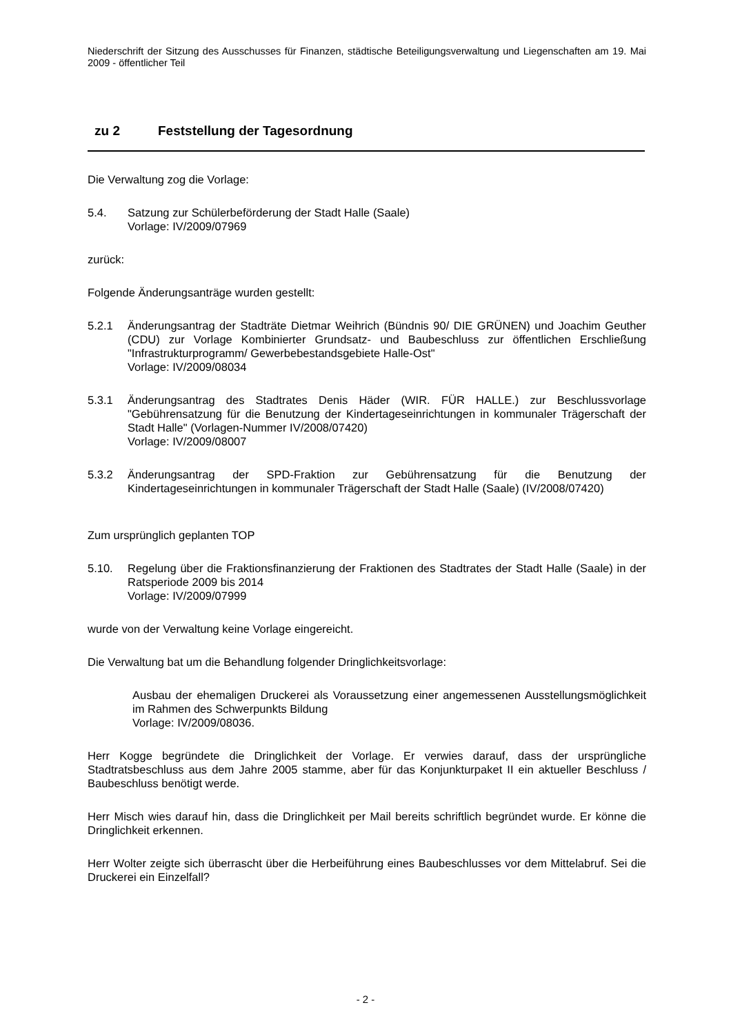Niederschrift der Sitzung des Ausschusses für Finanzen, städtische Beteiligungsverwaltung und Liegenschaften am 19. Mai 2009 - öffentlicher Teil
zu 2 Feststellung der Tagesordnung
Die Verwaltung zog die Vorlage:
5.4. Satzung zur Schülerbeförderung der Stadt Halle (Saale)
Vorlage: IV/2009/07969
zurück:
Folgende Änderungsanträge wurden gestellt:
5.2.1 Änderungsantrag der Stadträte Dietmar Weihrich (Bündnis 90/ DIE GRÜNEN) und Joachim Geuther (CDU) zur Vorlage Kombinierter Grundsatz- und Baubeschluss zur öffentlichen Erschließung "Infrastrukturprogramm/ Gewerbebestandsgebiete Halle-Ost"
Vorlage: IV/2009/08034
5.3.1 Änderungsantrag des Stadtrates Denis Häder (WIR. FÜR HALLE.) zur Beschlussvorlage "Gebührensatzung für die Benutzung der Kindertageseinrichtungen in kommunaler Trägerschaft der Stadt Halle" (Vorlagen-Nummer IV/2008/07420)
Vorlage: IV/2009/08007
5.3.2 Änderungsantrag der SPD-Fraktion zur Gebührensatzung für die Benutzung der Kindertageseinrichtungen in kommunaler Trägerschaft der Stadt Halle (Saale) (IV/2008/07420)
Zum ursprünglich geplanten TOP
5.10. Regelung über die Fraktionsfinanzierung der Fraktionen des Stadtrates der Stadt Halle (Saale) in der Ratsperiode 2009 bis 2014
Vorlage: IV/2009/07999
wurde von der Verwaltung keine Vorlage eingereicht.
Die Verwaltung bat um die Behandlung folgender Dringlichkeitsvorlage:
Ausbau der ehemaligen Druckerei als Voraussetzung einer angemessenen Ausstellungsmöglichkeit im Rahmen des Schwerpunkts Bildung
Vorlage: IV/2009/08036.
Herr Kogge begründete die Dringlichkeit der Vorlage. Er verwies darauf, dass der ursprüngliche Stadtratsbeschluss aus dem Jahre 2005 stamme, aber für das Konjunkturpaket II ein aktueller Beschluss / Baubeschluss benötigt werde.
Herr Misch wies darauf hin, dass die Dringlichkeit per Mail bereits schriftlich begründet wurde. Er könne die Dringlichkeit erkennen.
Herr Wolter zeigte sich überrascht über die Herbeiführung eines Baubeschlusses vor dem Mittelabruf. Sei die Druckerei ein Einzelfall?
- 2 -